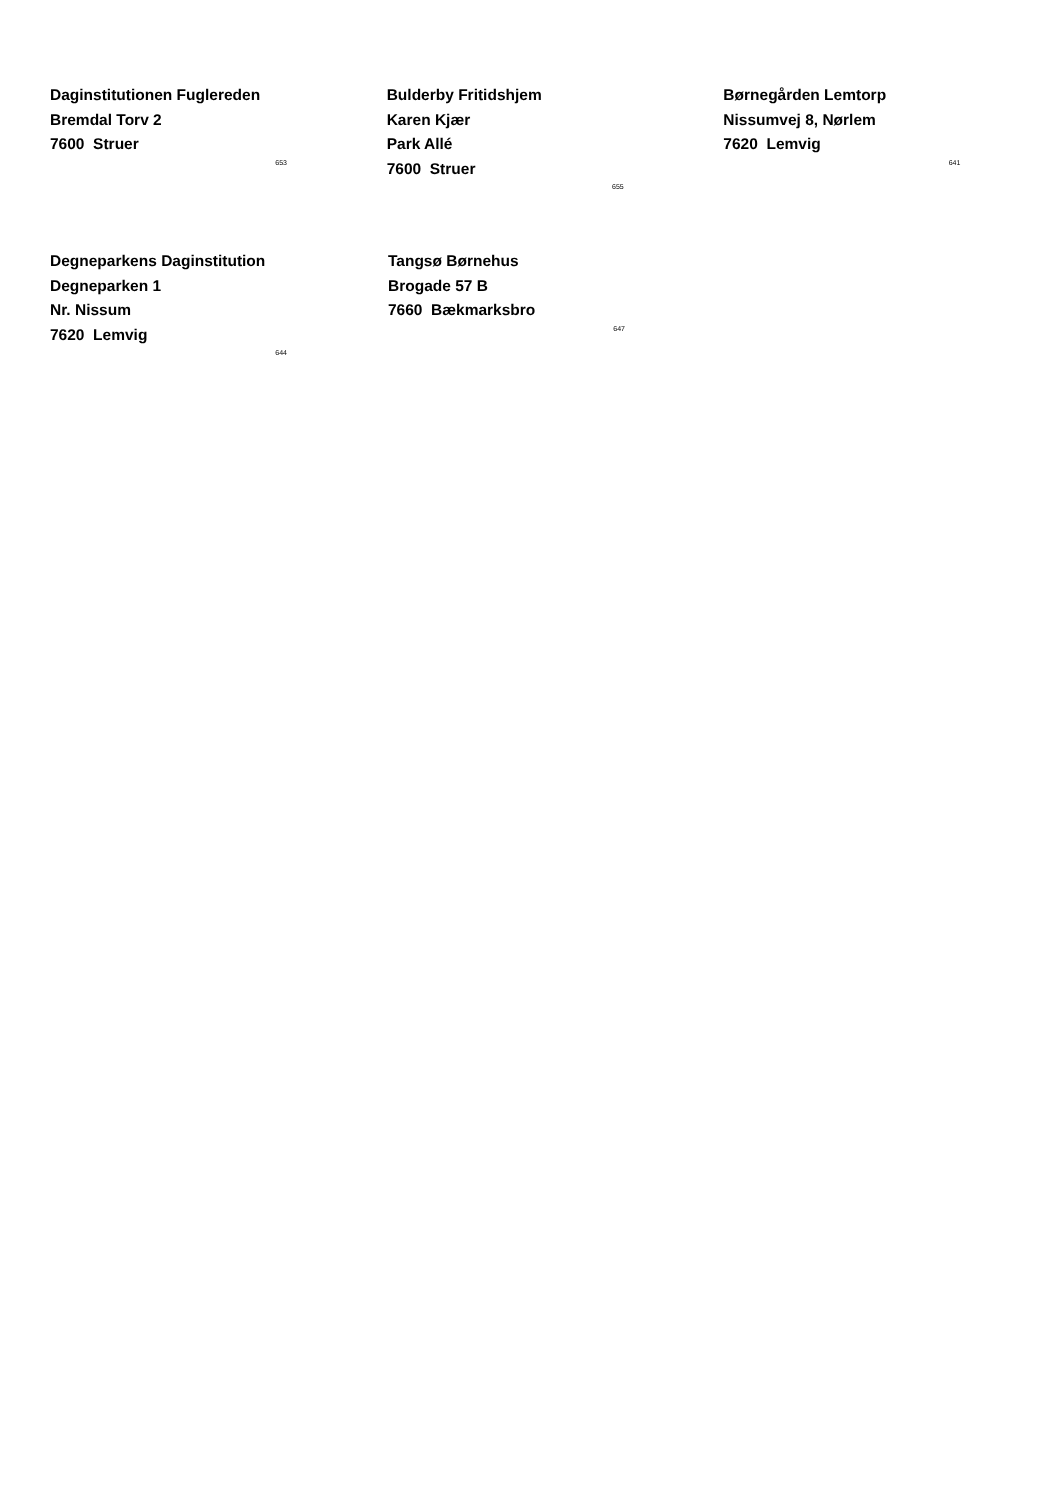Daginstitutionen Fuglereden
Bremdal Torv 2
7600 Struer
653
Bulderby Fritidshjem
Karen Kjær
Park Allé
7600 Struer
655
Børnegården Lemtorp
Nissumvej 8, Nørlem
7620 Lemvig
641
Degneparkens Daginstitution
Degneparken 1
Nr. Nissum
7620 Lemvig
644
Tangsø Børnehus
Brogade 57 B
7660 Bækmarksbro
647